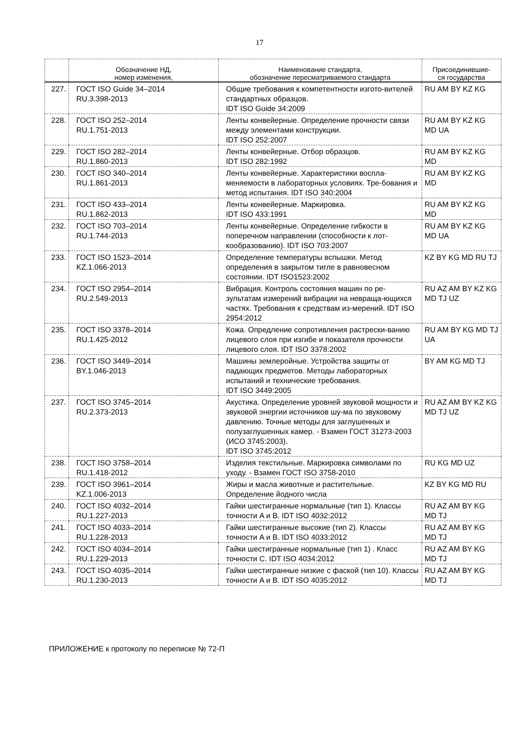17
| | Обозначение НД, номер изменения, | Наименование стандарта, обозначение пересматриваемого стандарта | Присоединившие- ся государства |
| --- | --- | --- | --- |
| 227. | ГОСТ ISO Guide 34–2014 RU.3.398-2013 | Общие требования к компетентности изгото-вителей стандартных образцов. IDT ISO Guide 34:2009 | RU AM BY KZ KG |
| 228. | ГОСТ ISO 252–2014 RU.1.751-2013 | Ленты конвейерные. Определение прочности связи между элементами конструкции. IDT ISO 252:2007 | RU AM BY KZ KG MD UA |
| 229. | ГОСТ ISO 282–2014 RU.1.860-2013 | Ленты конвейерные. Отбор образцов. IDT ISO 282:1992 | RU AM BY KZ KG MD |
| 230. | ГОСТ ISO 340–2014 RU.1.861-2013 | Ленты конвейерные. Характеристики воспла-меняемости в лабораторных условиях. Тре-бования и метод испытания. IDT ISO 340:2004 | RU AM BY KZ KG MD |
| 231. | ГОСТ ISO 433–2014 RU.1.862-2013 | Ленты конвейерные. Маркировка. IDT ISO 433:1991 | RU AM BY KZ KG MD |
| 232. | ГОСТ ISO 703–2014 RU.1.744-2013 | Ленты конвейерные. Определение гибкости в поперечном направлении (способности к лот-кообразованию). IDT ISO 703:2007 | RU AM BY KZ KG MD UA |
| 233. | ГОСТ ISO 1523–2014 KZ.1.066-2013 | Определение температуры вспышки. Метод определения в закрытом тигле в равновесном состоянии. IDT ISO1523:2002 | KZ BY KG MD RU TJ |
| 234. | ГОСТ ISO 2954–2014 RU.2.549-2013 | Вибрация. Контроль состояния машин по ре-зультатам измерений вибрации на невраща-ющихся частях. Требования к средствам из-мерений. IDT ISO 2954:2012 | RU AZ AM BY KZ KG MD TJ UZ |
| 235. | ГОСТ ISO 3378–2014 RU.1.425-2012 | Кожа. Опредление сопротивления растрески-ванию лицевого слоя при изгибе и показателя прочности лицевого слоя. IDT ISO 3378:2002 | RU AM BY KG MD TJ UA |
| 236. | ГОСТ ISO 3449–2014 BY.1.046-2013 | Машины землеройные. Устройства защиты от падающих предметов. Методы лабораторных испытаний и технические требования. IDT ISO 3449:2005 | BY AM KG MD TJ |
| 237. | ГОСТ ISO 3745–2014 RU.2.373-2013 | Акустика. Определение уровней звуковой мощности и звуковой энергии источников шу-ма по звуковому давлению. Точные методы для заглушенных и полузаглушенных камер. - Взамен ГОСТ 31273-2003 (ИСО 3745:2003). IDT ISO 3745:2012 | RU AZ AM BY KZ KG MD TJ UZ |
| 238. | ГОСТ ISO 3758–2014 RU.1.418-2012 | Изделия текстильные. Маркировка символами по уходу. - Взамен ГОСТ ISO 3758-2010 | RU KG MD UZ |
| 239. | ГОСТ ISO 3961–2014 KZ.1.006-2013 | Жиры и масла животные и растительные. Определение йодного числа | KZ BY KG MD RU |
| 240. | ГОСТ ISO 4032–2014 RU.1.227-2013 | Гайки шестигранные нормальные (тип 1). Классы точности A и B. IDT ISO 4032:2012 | RU AZ AM BY KG MD TJ |
| 241. | ГОСТ ISO 4033–2014 RU.1.228-2013 | Гайки шестигранные высокие (тип 2). Классы точности A и B. IDT ISO 4033:2012 | RU AZ AM BY KG MD TJ |
| 242. | ГОСТ ISO 4034–2014 RU.1.229-2013 | Гайки шестигранные нормальные (тип 1) . Класс точности C. IDT ISO 4034:2012 | RU AZ AM BY KG MD TJ |
| 243. | ГОСТ ISO 4035–2014 RU.1.230-2013 | Гайки шестигранные низкие с фаской (тип 10). Классы точности A и B. IDT ISO 4035:2012 | RU AZ AM BY KG MD TJ |
ПРИЛОЖЕНИЕ к протоколу по переписке № 72-П